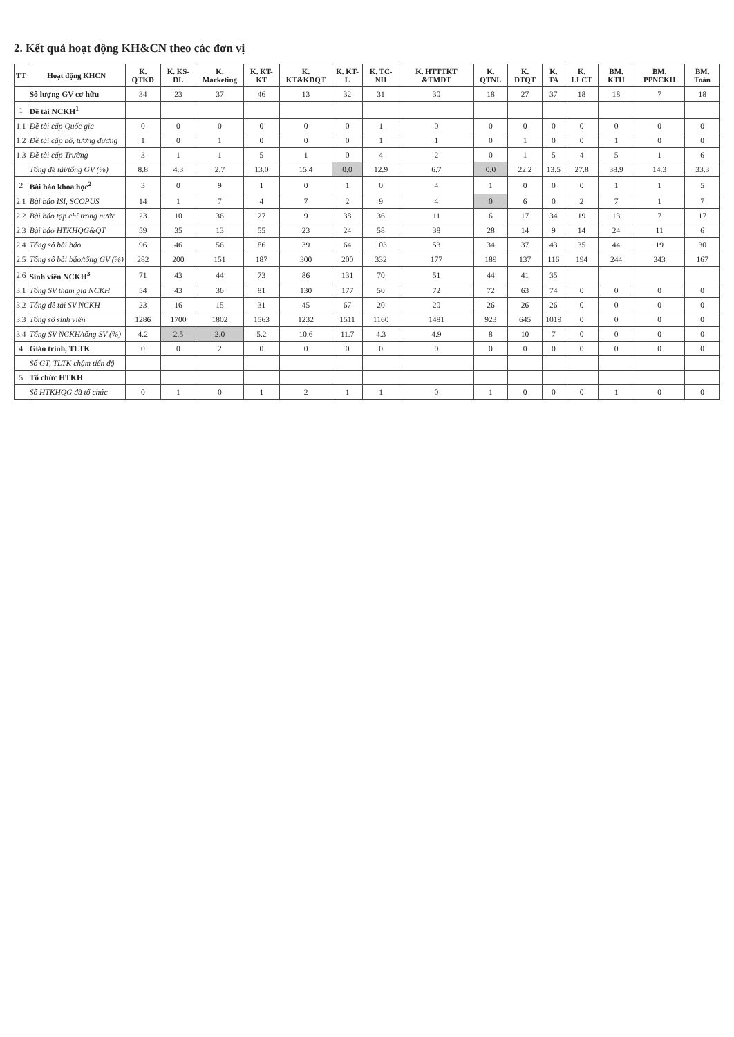2. Kết quả hoạt động KH&CN theo các đơn vị
| TT | Hoạt động KHCN | K. QTKD | K. KS-DL | K. Marketing | K. KT-KT | K. KT&KDQT | K. KT-L | K. TC-NH | K. HTTTKT &TMĐT | K. QTNL | K. ĐTQT | K. TA | K. LLCT | BM. KTH | BM. PPNCKH | BM. Toán |
| --- | --- | --- | --- | --- | --- | --- | --- | --- | --- | --- | --- | --- | --- | --- | --- | --- |
| | Số lượng GV cơ hữu | 34 | 23 | 37 | 46 | 13 | 32 | 31 | 30 | 18 | 27 | 37 | 18 | 18 | 7 | 18 |
| 1 | Đề tài NCKH<sup>1</sup> | | | | | | | | | | | | | | | |
| 1.1 | Đề tài cấp Quốc gia | 0 | 0 | 0 | 0 | 0 | 0 | 1 | 0 | 0 | 0 | 0 | 0 | 0 | 0 | 0 |
| 1.2 | Đề tài cấp bộ, tương đương | 1 | 0 | 1 | 0 | 0 | 0 | 1 | 1 | 0 | 1 | 0 | 0 | 1 | 0 | 0 |
| 1.3 | Đề tài cấp Trường | 3 | 1 | 1 | 5 | 1 | 0 | 4 | 2 | 0 | 1 | 5 | 4 | 5 | 1 | 6 |
| | Tổng đề tài/tổng GV (%) | 8.8 | 4.3 | 2.7 | 13.0 | 15.4 | 0.0 | 12.9 | 6.7 | 0.0 | 22.2 | 13.5 | 27.8 | 38.9 | 14.3 | 33.3 |
| 2 | Bài báo khoa học<sup>2</sup> | 3 | 0 | 9 | 1 | 0 | 1 | 0 | 4 | 1 | 0 | 0 | 0 | 1 | 1 | 5 |
| 2.1 | Bài báo ISI, SCOPUS | 14 | 1 | 7 | 4 | 7 | 2 | 9 | 4 | 0 | 6 | 0 | 2 | 7 | 1 | 7 |
| 2.2 | Bài báo tạp chí trong nước | 23 | 10 | 36 | 27 | 9 | 38 | 36 | 11 | 6 | 17 | 34 | 19 | 13 | 7 | 17 |
| 2.3 | Bài báo HTKHQG&QT | 59 | 35 | 13 | 55 | 23 | 24 | 58 | 38 | 28 | 14 | 9 | 14 | 24 | 11 | 6 |
| 2.4 | Tổng số bài báo | 96 | 46 | 56 | 86 | 39 | 64 | 103 | 53 | 34 | 37 | 43 | 35 | 44 | 19 | 30 |
| 2.5 | Tổng số bài báo/tổng GV (%) | 282 | 200 | 151 | 187 | 300 | 200 | 332 | 177 | 189 | 137 | 116 | 194 | 244 | 343 | 167 |
| 2.6 | Sinh viên NCKH<sup>3</sup> | 71 | 43 | 44 | 73 | 86 | 131 | 70 | 51 | 44 | 41 | 35 | | | | |
| 3.1 | Tổng SV tham gia NCKH | 54 | 43 | 36 | 81 | 130 | 177 | 50 | 72 | 72 | 63 | 74 | 0 | 0 | 0 | 0 |
| 3.2 | Tổng đề tài SV NCKH | 23 | 16 | 15 | 31 | 45 | 67 | 20 | 20 | 26 | 26 | 26 | 0 | 0 | 0 | 0 |
| 3.3 | Tổng số sinh viên | 1286 | 1700 | 1802 | 1563 | 1232 | 1511 | 1160 | 1481 | 923 | 645 | 1019 | 0 | 0 | 0 | 0 |
| 3.4 | Tổng SV NCKH/tổng SV (%) | 4.2 | 2.5 | 2.0 | 5.2 | 10.6 | 11.7 | 4.3 | 4.9 | 8 | 10 | 7 | 0 | 0 | 0 | 0 |
| 4 | Giáo trình, TLTK | 0 | 0 | 2 | 0 | 0 | 0 | 0 | 0 | 0 | 0 | 0 | 0 | 0 | 0 | 0 |
| | Số GT, TLTK chậm tiến độ | | | | | | | | | | | | | | | |
| 5 | Tổ chức HTKH | | | | | | | | | | | | | | | |
| | Số HTKHQG đã tổ chức | 0 | 1 | 0 | 1 | 2 | 1 | 1 | 0 | 1 | 0 | 0 | 0 | 1 | 0 | 0 |